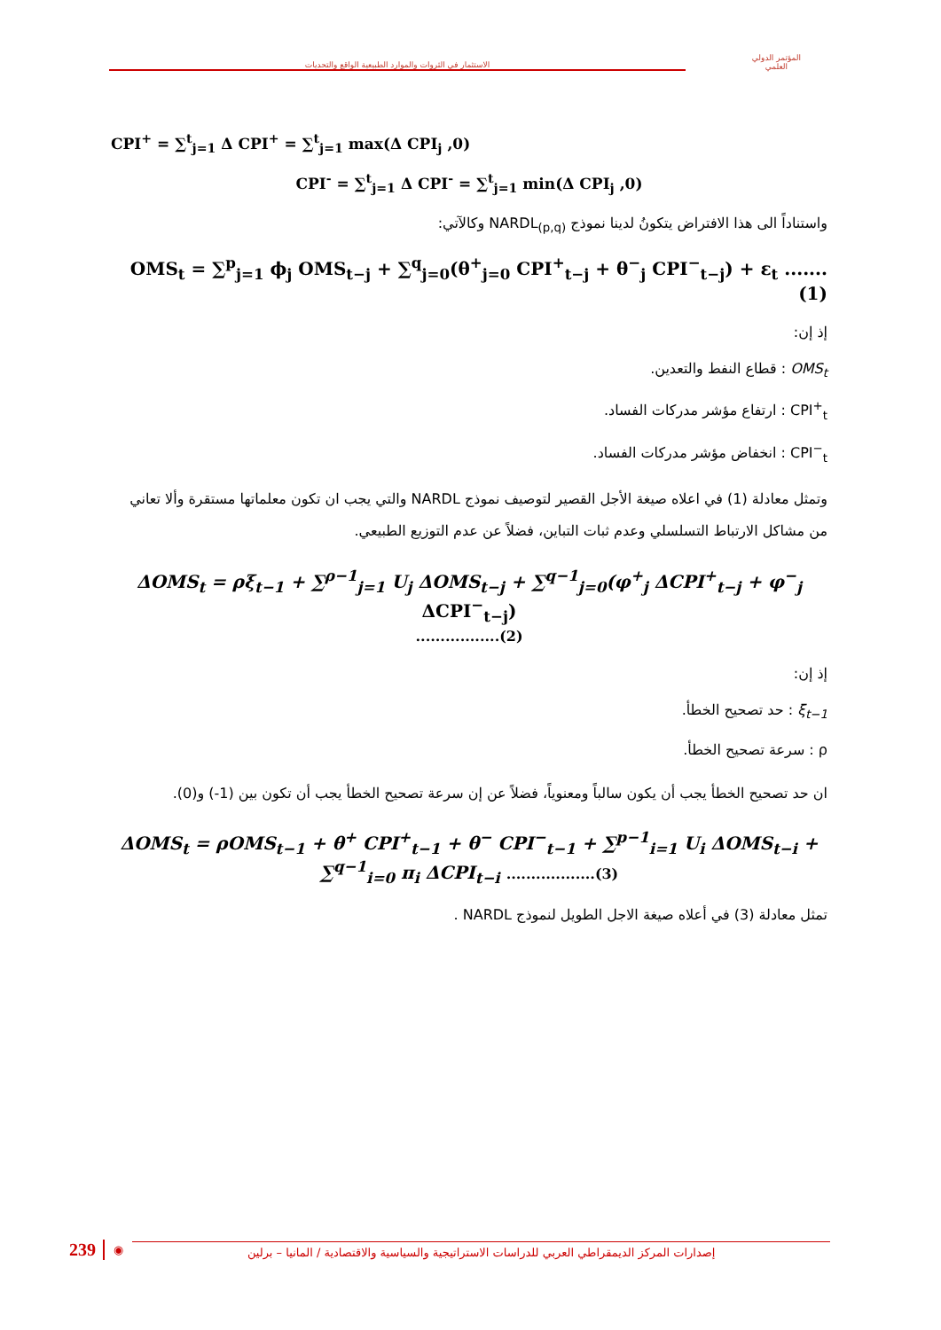الاستثمار في الثروات والموارد الطبيعية الواقع والتحديات
المؤتمر الدولي
العلمي
CPI<sup>+</sup> = ∑<sup>t</sup><sub>j=1</sub> Δ CPI<sup>+</sup> = ∑<sup>t</sup><sub>j=1</sub> max(Δ CPI<sub>j</sub> ,0)
CPI<sup>-</sup> = ∑<sup>t</sup><sub>j=1</sub> Δ CPI<sup>-</sup> = ∑<sup>t</sup><sub>j=1</sub> min(Δ CPI<sub>j</sub> ,0)
واستناداً الى هذا الافتراض يتكونُ لدينا نموذج NARDL<sub>(p,q)</sub> وكالآتي:
OMS<sub>t</sub> = ∑<sup>p</sup><sub>j=1</sub> ϕ<sub>j</sub> OMS<sub>t−j</sub> + ∑<sup>q</sup><sub>j=0</sub>(θ<sup>+</sup><sub>j=0</sub> CPI<sup>+</sup><sub>t−j</sub> + θ<sup>−</sup><sub>j</sub> CPI<sup>−</sup><sub>t−j</sub>) + ε<sub>t</sub> .......(1)
إذ إن:
OMS<sub>t</sub> : قطاع النفط والتعدين.
CPI<sup>+</sup><sub>t</sub> : ارتفاع مؤشر مدركات الفساد.
CPI<sup>−</sup><sub>t</sub> : انخفاض مؤشر مدركات الفساد.
وتمثل معادلة (1) في اعلاه صيغة الأجل القصير لتوصيف نموذج NARDL والتي يجب ان تكون معلماتها مستقرة وألا تعاني من مشاكل الارتباط التسلسلي وعدم ثبات التباين، فضلاً عن عدم التوزيع الطبيعي.
ΔOMS<sub>t</sub> = ρξ<sub>t−1</sub> + ∑<sup>ρ−1</sup><sub>j=1</sub> U<sub>j</sub> ΔOMS<sub>t−j</sub> + ∑<sup>q−1</sup><sub>j=0</sub>(φ<sup>+</sup><sub>j</sub> ΔCPI<sup>+</sup><sub>t−j</sub> + φ<sup>−</sup><sub>j</sub> ΔCPI<sup>−</sup><sub>t−j</sub>)
.................(2)
إذ إن:
ξ<sub>t−1</sub> : حد تصحيح الخطأ.
ρ : سرعة تصحيح الخطأ.
ان حد تصحيح الخطأ يجب أن يكون سالباً ومعنوياً، فضلاً عن إن سرعة تصحيح الخطأ يجب أن تكون بين (1-) و(0).
ΔOMS<sub>t</sub> = ρOMS<sub>t−1</sub> + θ<sup>+</sup> CPI<sup>+</sup><sub>t−1</sub> + θ<sup>−</sup> CPI<sup>−</sup><sub>t−1</sub> + ∑<sup>p−1</sup><sub>i=1</sub> U<sub>i</sub> ΔOMS<sub>t−i</sub> +
∑<sup>q−1</sup><sub>i=0</sub> π<sub>i</sub> ΔCPI<sub>t−i</sub> ..................(3)
تمثل معادلة (3) في أعلاه صيغة الاجل الطويل لنموذج NARDL .
239 ◉ إصدارات المركز الديمقراطي العربي للدراسات الاستراتيجية والسياسية والاقتصادية / المانيا – برلين